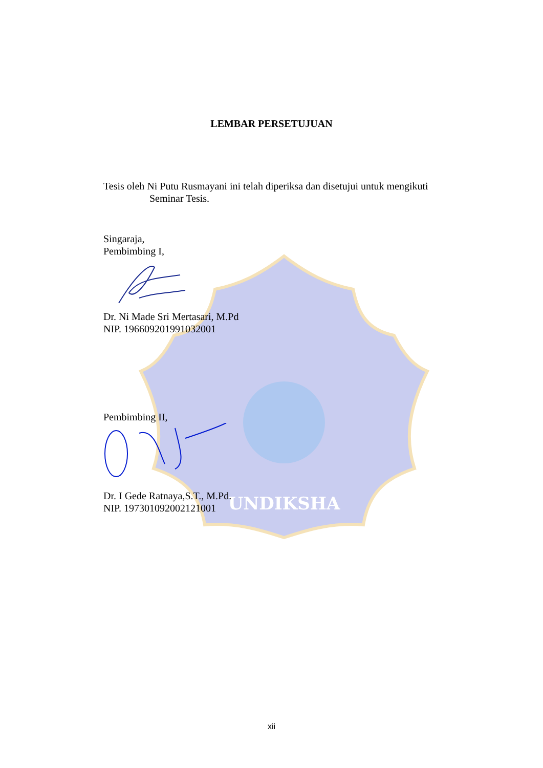UNDIKSHA
LEMBAR PERSETUJUAN
Tesis oleh Ni Putu Rusmayani ini telah diperiksa dan disetujui untuk mengikuti
Seminar Tesis.
Singaraja,
Pembimbing I,
Dr. Ni Made Sri Mertasari, M.Pd
NIP. 196609201991032001
Pembimbing II,
Dr. I Gede Ratnaya,S.T., M.Pd.
NIP. 197301092002121001
xii